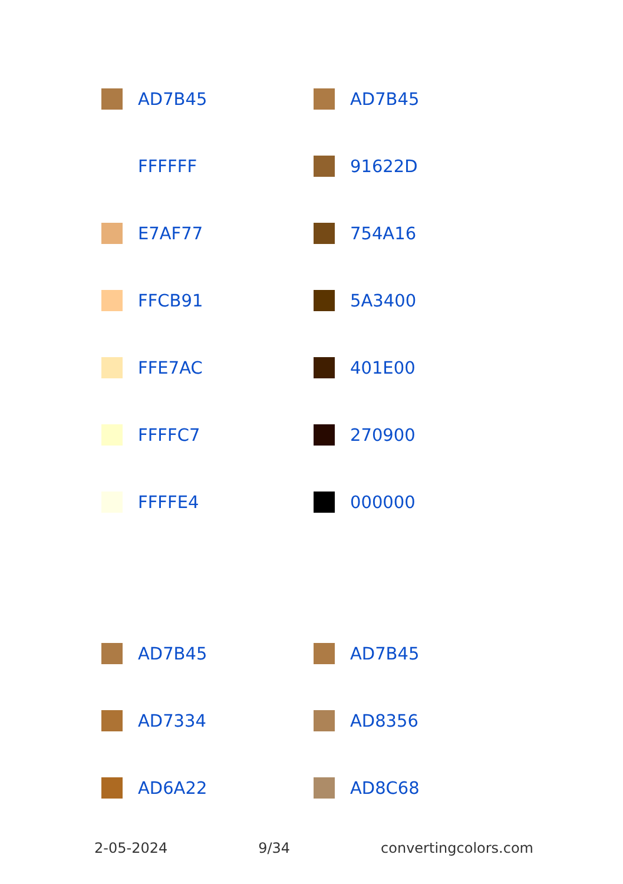AD7B45 AD7B45
FFFFFF 91622D
E7AF77 754A16
FFCB91 5A3400
FFE7AC 401E00
FFFFC7 270900
FFFFE4 000000
AD7B45 AD7B45
AD7334 AD8356
AD6A22 AD8C68
2-05-2024 9/34 convertingcolors.com